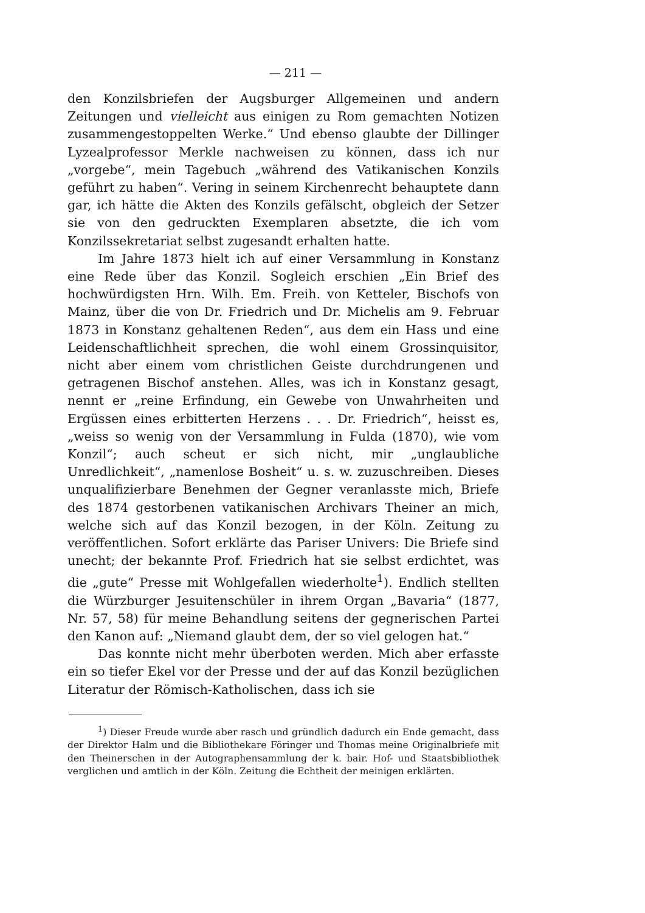— 211 —
den Konzilsbriefen der Augsburger Allgemeinen und andern Zeitungen und vielleicht aus einigen zu Rom gemachten Notizen zusammengestoppelten Werke.“ Und ebenso glaubte der Dillinger Lyzealprofessor Merkle nachweisen zu können, dass ich nur „vorgebe“, mein Tagebuch „während des Vatikanischen Konzils geführt zu haben“. Vering in seinem Kirchenrecht behauptete dann gar, ich hätte die Akten des Konzils gefälscht, obgleich der Setzer sie von den gedruckten Exemplaren absetzte, die ich vom Konzilssekretariat selbst zugesandt erhalten hatte.
Im Jahre 1873 hielt ich auf einer Versammlung in Konstanz eine Rede über das Konzil. Sogleich erschien „Ein Brief des hochwürdigsten Hrn. Wilh. Em. Freih. von Ketteler, Bischofs von Mainz, über die von Dr. Friedrich und Dr. Michelis am 9. Februar 1873 in Konstanz gehaltenen Reden“, aus dem ein Hass und eine Leidenschaftlichheit sprechen, die wohl einem Grossinquisitor, nicht aber einem vom christlichen Geiste durchdrungenen und getragenen Bischof anstehen. Alles, was ich in Konstanz gesagt, nennt er „reine Erfindung, ein Gewebe von Unwahrheiten und Ergüssen eines erbitterten Herzens . . . Dr. Friedrich“, heisst es, „weiss so wenig von der Versammlung in Fulda (1870), wie vom Konzil“; auch scheut er sich nicht, mir „unglaubliche Unredlichkeit“, „namenlose Bosheit“ u. s. w. zuzuschreiben. Dieses unqualifizierbare Benehmen der Gegner veranlasste mich, Briefe des 1874 gestorbenen vatikanischen Archivars Theiner an mich, welche sich auf das Konzil bezogen, in der Köln. Zeitung zu veröffentlichen. Sofort erklärte das Pariser Univers: Die Briefe sind unecht; der bekannte Prof. Friedrich hat sie selbst erdichtet, was die „gute“ Presse mit Wohlgefallen wiederholte<sup>1</sup>). Endlich stellten die Würzburger Jesuitenschüler in ihrem Organ „Bavaria“ (1877, Nr. 57, 58) für meine Behandlung seitens der gegnerischen Partei den Kanon auf: „Niemand glaubt dem, der so viel gelogen hat.“
Das konnte nicht mehr überboten werden. Mich aber erfasste ein so tiefer Ekel vor der Presse und der auf das Konzil bezüglichen Literatur der Römisch-Katholischen, dass ich sie
<sup>1</sup>) Dieser Freude wurde aber rasch und gründlich dadurch ein Ende gemacht, dass der Direktor Halm und die Bibliothekare Föringer und Thomas meine Originalbriefe mit den Theinerschen in der Autographensammlung der k. bair. Hof- und Staatsbibliothek verglichen und amtlich in der Köln. Zeitung die Echtheit der meinigen erklärten.